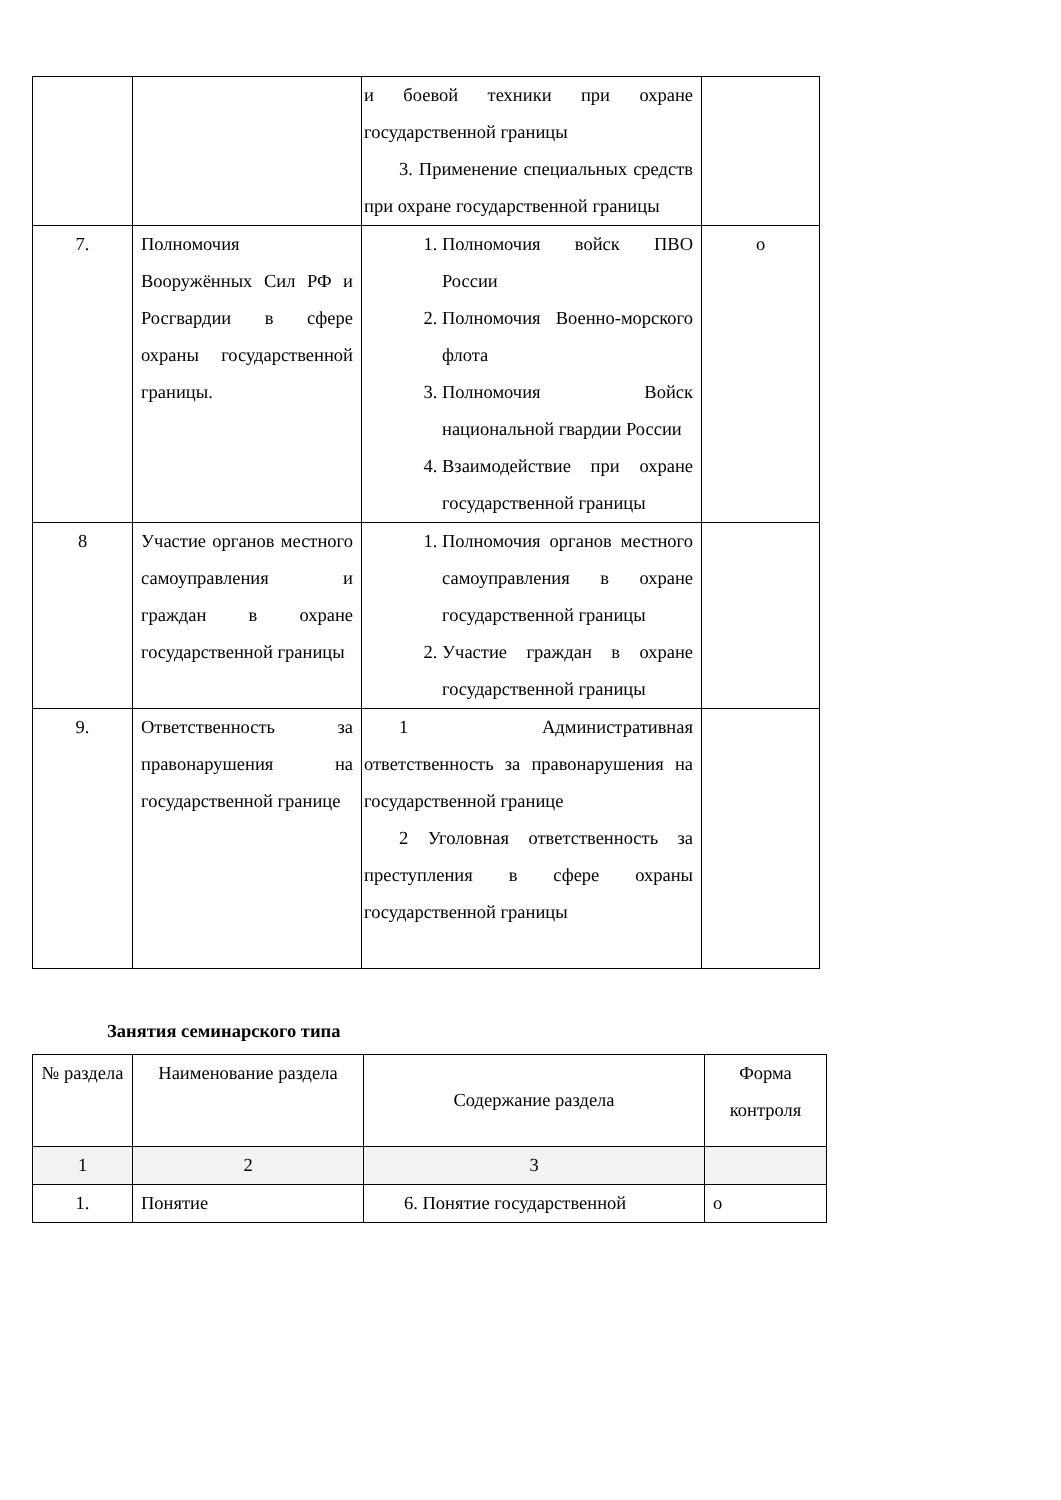| | | и боевой техники при охране государственной границы 3. Применение специальных средств при охране государственной границы | |
| 7. | Полномочия Вооружённых Сил РФ и Росгвардии в сфере охраны государственной границы. | 1. Полномочия войск ПВО России 2. Полномочия Военно-морского флота 3. Полномочия Войск национальной гвардии России 4. Взаимодействие при охране государственной границы | о |
| 8 | Участие органов местного самоуправления и граждан в охране государственной границы | 1. Полномочия органов местного самоуправления в охране государственной границы 2. Участие граждан в охране государственной границы | |
| 9. | Ответственность за правонарушения на государственной границе | 1 Административная ответственность за правонарушения на государственной границе 2 Уголовная ответственность за преступления в сфере охраны государственной границы | |
Занятия семинарского типа
| № раздела | Наименование раздела | Содержание раздела | Форма контроля |
| --- | --- | --- | --- |
| 1 | 2 | 3 | |
| 1. | Понятие | 6. Понятие государственной | о |